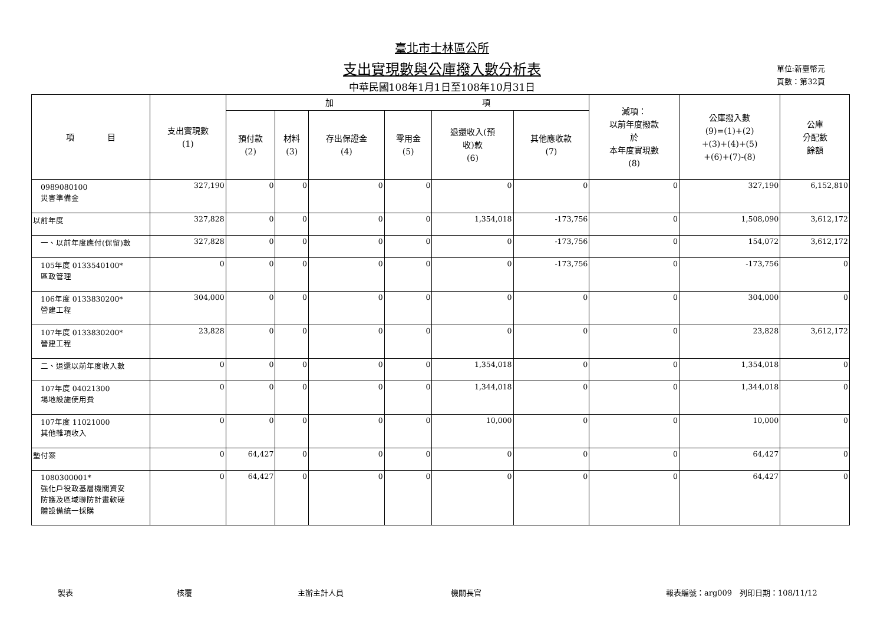臺北市士林區公所
支出實現數與公庫撥入數分析表
中華民國108年1月1日至108年10月31日
單位:新臺幣元
頁數：第32頁
| 項 目 | 支出實現數 (1) | 加 項 | | | | | | 減項： 以前年度撥款 於 本年度實現數 (8) | 公庫撥入數 (9)=(1)+(2) +(3)+(4)+(5) +(6)+(7)-(8) | 公庫 分配數 餘額 |
| --- | --- | --- | --- | --- | --- | --- | --- | --- | --- | --- |
| | | 預付款 (2) | 材料 (3) | 存出保證金 (4) | 零用金 (5) | 退還收入(預 收)款 (6) | 其他應收款 (7) | | | |
| 0989080100 災害準備金 | 327,190 | 0 | 0 | 0 | 0 | 0 | 0 | 0 | 327,190 | 6,152,810 |
| 以前年度 | 327,828 | 0 | 0 | 0 | 0 | 1,354,018 | -173,756 | 0 | 1,508,090 | 3,612,172 |
| 一、以前年度應付(保留)數 | 327,828 | 0 | 0 | 0 | 0 | 0 | -173,756 | 0 | 154,072 | 3,612,172 |
| 105年度 0133540100* 區政管理 | 0 | 0 | 0 | 0 | 0 | 0 | -173,756 | 0 | -173,756 | 0 |
| 106年度 0133830200* 營建工程 | 304,000 | 0 | 0 | 0 | 0 | 0 | 0 | 0 | 304,000 | 0 |
| 107年度 0133830200* 營建工程 | 23,828 | 0 | 0 | 0 | 0 | 0 | 0 | 0 | 23,828 | 3,612,172 |
| 二、退還以前年度收入數 | 0 | 0 | 0 | 0 | 0 | 1,354,018 | 0 | 0 | 1,354,018 | 0 |
| 107年度 04021300 場地設施使用費 | 0 | 0 | 0 | 0 | 0 | 1,344,018 | 0 | 0 | 1,344,018 | 0 |
| 107年度 11021000 其他雜項收入 | 0 | 0 | 0 | 0 | 0 | 10,000 | 0 | 0 | 10,000 | 0 |
| 墊付案 | 0 | 64,427 | 0 | 0 | 0 | 0 | 0 | 0 | 64,427 | 0 |
| 1080300001* 強化戶役政基層機關資安 防護及區域聯防計畫軟硬 體設備統一採購 | 0 | 64,427 | 0 | 0 | 0 | 0 | 0 | 0 | 64,427 | 0 |
製表 核覆 主辦主計人員 機關長官 報表編號：arg009　列印日期：108/11/12